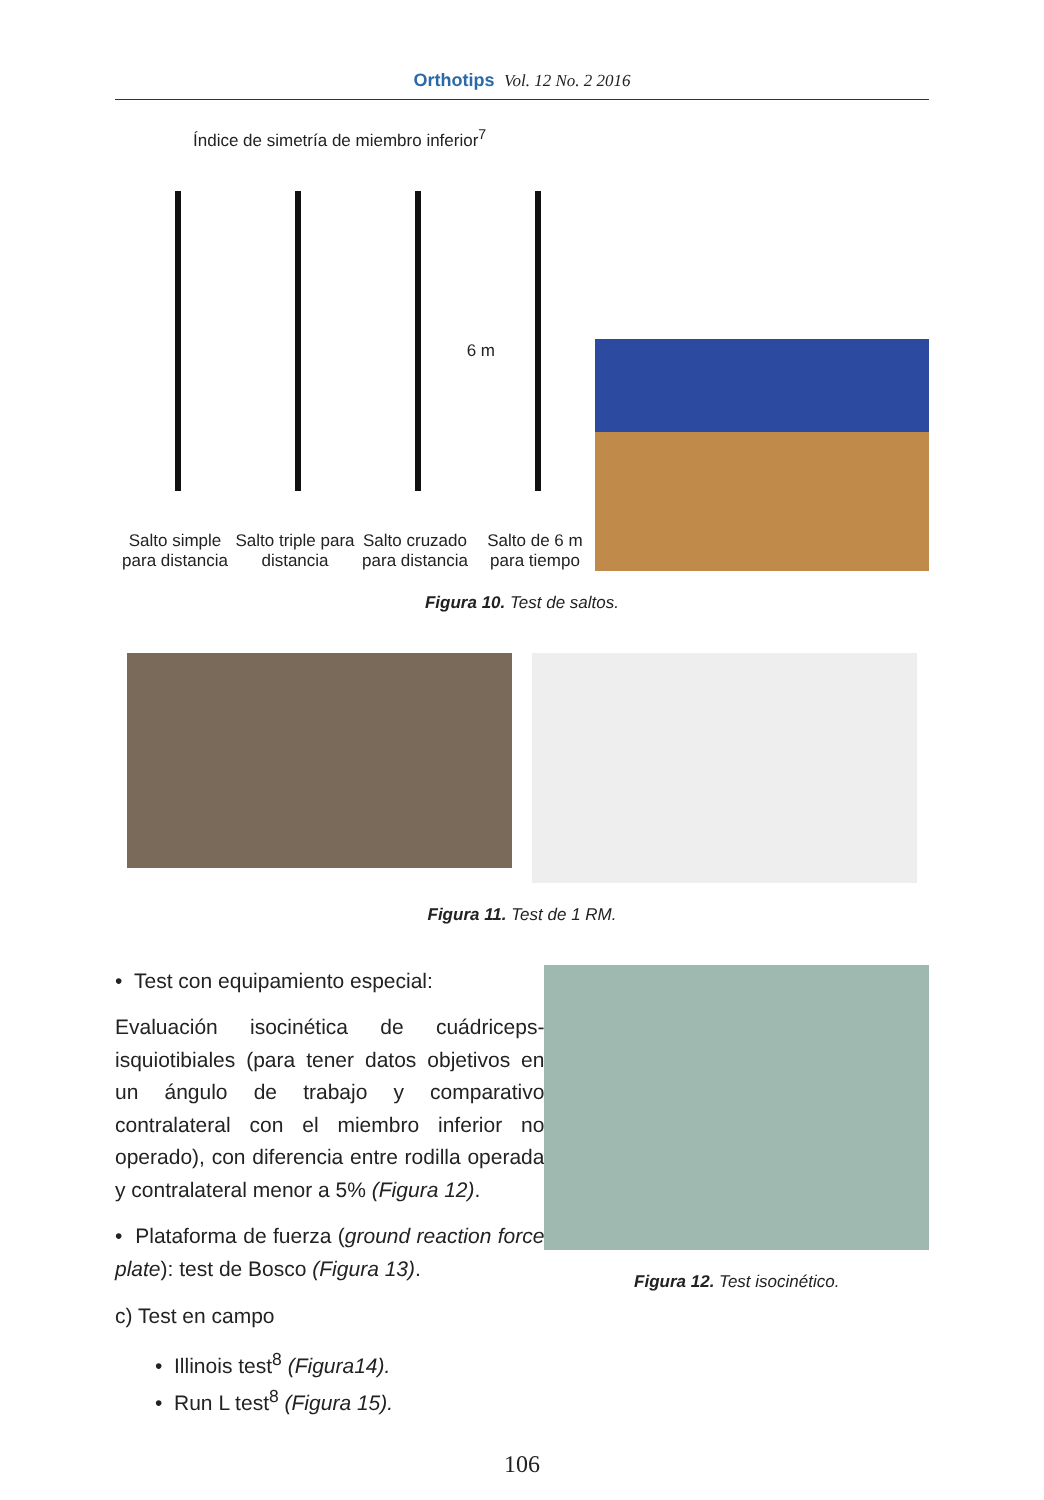Orthotips Vol. 12 No. 2 2016
Índice de simetría de miembro inferior<sup>7</sup>
Salto simple para distancia
Salto triple para distancia
6 m
Salto cruzado para distancia
Salto de 6 m para tiempo
Figura 10. Test de saltos.
Figura 11. Test de 1 RM.
• Test con equipamiento especial:
Evaluación isocinética de cuádriceps-isquiotibiales (para tener datos objetivos en un ángulo de trabajo y comparativo contralateral con el miembro inferior no operado), con diferencia entre rodilla operada y contralateral menor a 5% (Figura 12).
• Plataforma de fuerza (ground reaction force plate): test de Bosco (Figura 13).
c) Test en campo
• Illinois test<sup>8</sup> (Figura14).
• Run L test<sup>8</sup> (Figura 15).
Figura 12. Test isocinético.
106